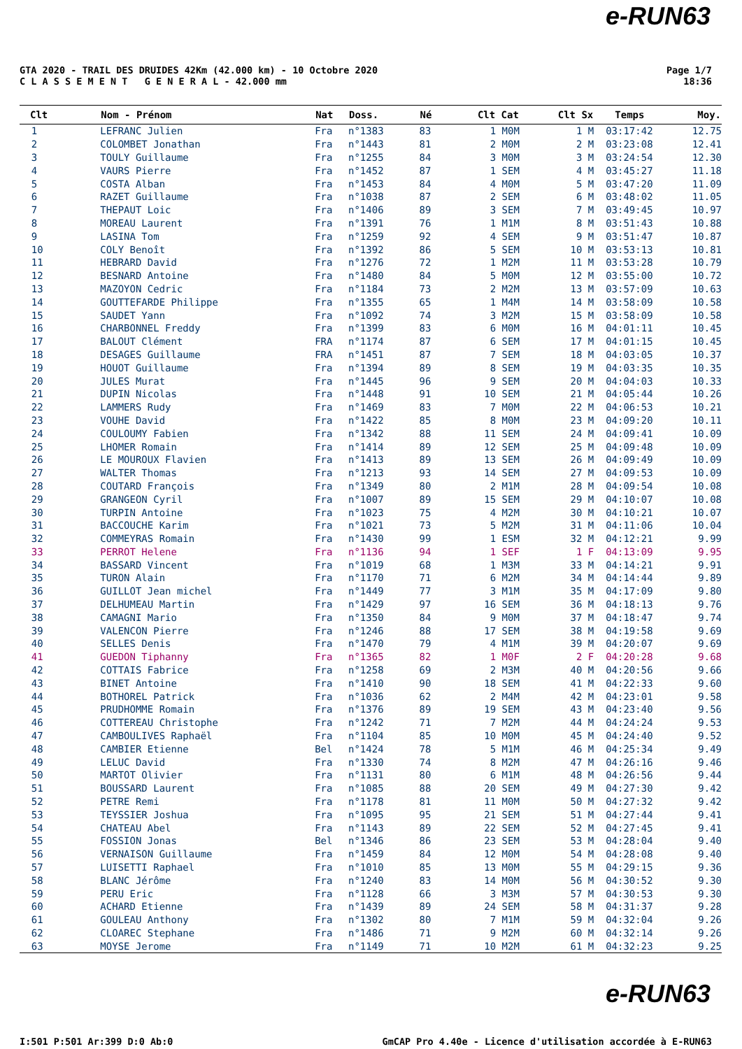e-RUN63
GTA 2020 - TRAIL DES DRUIDES 42Km (42.000 km) - 10 Octobre 2020
C L A S S E M E N T G E N E R A L - 42.000 mm
Page 1/7
18:36
| Clt | Nom - Prénom | Nat | Doss. | Né | Clt Cat | Clt Sx | Temps | Moy. |
| --- | --- | --- | --- | --- | --- | --- | --- | --- |
| 1 | LEFRANC Julien | Fra | n°1383 | 83 | 1 M0M | 1 M | 03:17:42 | 12.75 |
| 2 | COLOMBET Jonathan | Fra | n°1443 | 81 | 2 M0M | 2 M | 03:23:08 | 12.41 |
| 3 | TOULY Guillaume | Fra | n°1255 | 84 | 3 M0M | 3 M | 03:24:54 | 12.30 |
| 4 | VAURS Pierre | Fra | n°1452 | 87 | 1 SEM | 4 M | 03:45:27 | 11.18 |
| 5 | COSTA Alban | Fra | n°1453 | 84 | 4 M0M | 5 M | 03:47:20 | 11.09 |
| 6 | RAZET Guillaume | Fra | n°1038 | 87 | 2 SEM | 6 M | 03:48:02 | 11.05 |
| 7 | THEPAUT Loic | Fra | n°1406 | 89 | 3 SEM | 7 M | 03:49:45 | 10.97 |
| 8 | MOREAU Laurent | Fra | n°1391 | 76 | 1 M1M | 8 M | 03:51:43 | 10.88 |
| 9 | LASINA Tom | Fra | n°1259 | 92 | 4 SEM | 9 M | 03:51:47 | 10.87 |
| 10 | COLY Benoît | Fra | n°1392 | 86 | 5 SEM | 10 M | 03:53:13 | 10.81 |
| 11 | HEBRARD David | Fra | n°1276 | 72 | 1 M2M | 11 M | 03:53:28 | 10.79 |
| 12 | BESNARD Antoine | Fra | n°1480 | 84 | 5 M0M | 12 M | 03:55:00 | 10.72 |
| 13 | MAZOYON Cedric | Fra | n°1184 | 73 | 2 M2M | 13 M | 03:57:09 | 10.63 |
| 14 | GOUTTEFARDE Philippe | Fra | n°1355 | 65 | 1 M4M | 14 M | 03:58:09 | 10.58 |
| 15 | SAUDET Yann | Fra | n°1092 | 74 | 3 M2M | 15 M | 03:58:09 | 10.58 |
| 16 | CHARBONNEL Freddy | Fra | n°1399 | 83 | 6 M0M | 16 M | 04:01:11 | 10.45 |
| 17 | BALOUT Clément | FRA | n°1174 | 87 | 6 SEM | 17 M | 04:01:15 | 10.45 |
| 18 | DESAGES Guillaume | FRA | n°1451 | 87 | 7 SEM | 18 M | 04:03:05 | 10.37 |
| 19 | HOUOT Guillaume | Fra | n°1394 | 89 | 8 SEM | 19 M | 04:03:35 | 10.35 |
| 20 | JULES Murat | Fra | n°1445 | 96 | 9 SEM | 20 M | 04:04:03 | 10.33 |
| 21 | DUPIN Nicolas | Fra | n°1448 | 91 | 10 SEM | 21 M | 04:05:44 | 10.26 |
| 22 | LAMMERS Rudy | Fra | n°1469 | 83 | 7 M0M | 22 M | 04:06:53 | 10.21 |
| 23 | VOUHE David | Fra | n°1422 | 85 | 8 M0M | 23 M | 04:09:20 | 10.11 |
| 24 | COULOUMY Fabien | Fra | n°1342 | 88 | 11 SEM | 24 M | 04:09:41 | 10.09 |
| 25 | LHOMER Romain | Fra | n°1414 | 89 | 12 SEM | 25 M | 04:09:48 | 10.09 |
| 26 | LE MOUROUX Flavien | Fra | n°1413 | 89 | 13 SEM | 26 M | 04:09:49 | 10.09 |
| 27 | WALTER Thomas | Fra | n°1213 | 93 | 14 SEM | 27 M | 04:09:53 | 10.09 |
| 28 | COUTARD François | Fra | n°1349 | 80 | 2 M1M | 28 M | 04:09:54 | 10.08 |
| 29 | GRANGEON Cyril | Fra | n°1007 | 89 | 15 SEM | 29 M | 04:10:07 | 10.08 |
| 30 | TURPIN Antoine | Fra | n°1023 | 75 | 4 M2M | 30 M | 04:10:21 | 10.07 |
| 31 | BACCOUCHE Karim | Fra | n°1021 | 73 | 5 M2M | 31 M | 04:11:06 | 10.04 |
| 32 | COMMEYRAS Romain | Fra | n°1430 | 99 | 1 ESM | 32 M | 04:12:21 | 9.99 |
| 33 | PERROT Helene | Fra | n°1136 | 94 | 1 SEF | 1 F | 04:13:09 | 9.95 |
| 34 | BASSARD Vincent | Fra | n°1019 | 68 | 1 M3M | 33 M | 04:14:21 | 9.91 |
| 35 | TURON Alain | Fra | n°1170 | 71 | 6 M2M | 34 M | 04:14:44 | 9.89 |
| 36 | GUILLOT Jean michel | Fra | n°1449 | 77 | 3 M1M | 35 M | 04:17:09 | 9.80 |
| 37 | DELHUMEAU Martin | Fra | n°1429 | 97 | 16 SEM | 36 M | 04:18:13 | 9.76 |
| 38 | CAMAGNI Mario | Fra | n°1350 | 84 | 9 M0M | 37 M | 04:18:47 | 9.74 |
| 39 | VALENCON Pierre | Fra | n°1246 | 88 | 17 SEM | 38 M | 04:19:58 | 9.69 |
| 40 | SELLES Denis | Fra | n°1470 | 79 | 4 M1M | 39 M | 04:20:07 | 9.69 |
| 41 | GUEDON Tiphanny | Fra | n°1365 | 82 | 1 M0F | 2 F | 04:20:28 | 9.68 |
| 42 | COTTAIS Fabrice | Fra | n°1258 | 69 | 2 M3M | 40 M | 04:20:56 | 9.66 |
| 43 | BINET Antoine | Fra | n°1410 | 90 | 18 SEM | 41 M | 04:22:33 | 9.60 |
| 44 | BOTHOREL Patrick | Fra | n°1036 | 62 | 2 M4M | 42 M | 04:23:01 | 9.58 |
| 45 | PRUDHOMME Romain | Fra | n°1376 | 89 | 19 SEM | 43 M | 04:23:40 | 9.56 |
| 46 | COTTEREAU Christophe | Fra | n°1242 | 71 | 7 M2M | 44 M | 04:24:24 | 9.53 |
| 47 | CAMBOULIVES Raphaël | Fra | n°1104 | 85 | 10 M0M | 45 M | 04:24:40 | 9.52 |
| 48 | CAMBIER Etienne | Bel | n°1424 | 78 | 5 M1M | 46 M | 04:25:34 | 9.49 |
| 49 | LELUC David | Fra | n°1330 | 74 | 8 M2M | 47 M | 04:26:16 | 9.46 |
| 50 | MARTOT Olivier | Fra | n°1131 | 80 | 6 M1M | 48 M | 04:26:56 | 9.44 |
| 51 | BOUSSARD Laurent | Fra | n°1085 | 88 | 20 SEM | 49 M | 04:27:30 | 9.42 |
| 52 | PETRE Remi | Fra | n°1178 | 81 | 11 M0M | 50 M | 04:27:32 | 9.42 |
| 53 | TEYSSIER Joshua | Fra | n°1095 | 95 | 21 SEM | 51 M | 04:27:44 | 9.41 |
| 54 | CHATEAU Abel | Fra | n°1143 | 89 | 22 SEM | 52 M | 04:27:45 | 9.41 |
| 55 | FOSSION Jonas | Bel | n°1346 | 86 | 23 SEM | 53 M | 04:28:04 | 9.40 |
| 56 | VERNAISON Guillaume | Fra | n°1459 | 84 | 12 M0M | 54 M | 04:28:08 | 9.40 |
| 57 | LUISETTI Raphael | Fra | n°1010 | 85 | 13 M0M | 55 M | 04:29:15 | 9.36 |
| 58 | BLANC Jérôme | Fra | n°1240 | 83 | 14 M0M | 56 M | 04:30:52 | 9.30 |
| 59 | PERU Eric | Fra | n°1128 | 66 | 3 M3M | 57 M | 04:30:53 | 9.30 |
| 60 | ACHARD Etienne | Fra | n°1439 | 89 | 24 SEM | 58 M | 04:31:37 | 9.28 |
| 61 | GOULEAU Anthony | Fra | n°1302 | 80 | 7 M1M | 59 M | 04:32:04 | 9.26 |
| 62 | CLOAREC Stephane | Fra | n°1486 | 71 | 9 M2M | 60 M | 04:32:14 | 9.26 |
| 63 | MOYSE Jerome | Fra | n°1149 | 71 | 10 M2M | 61 M | 04:32:23 | 9.25 |
e-RUN63
I:501 P:501 Ar:399 D:0 Ab:0 GmCAP Pro 4.40e - Licence d'utilisation accordée à E-RUN63